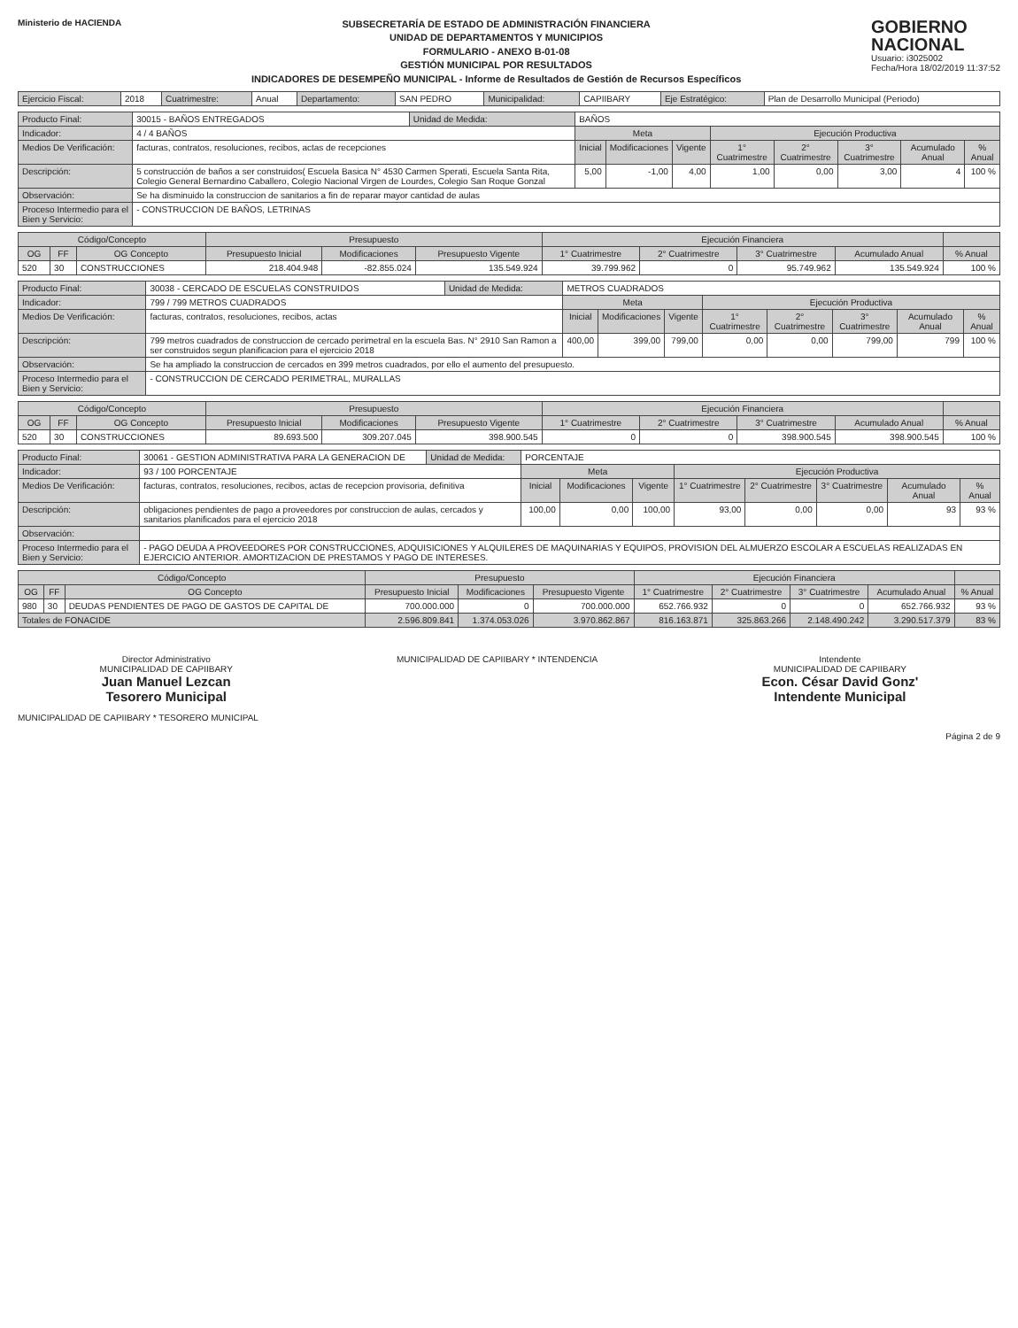Ministerio de HACIENDA
SUBSECRETARÍA DE ESTADO DE ADMINISTRACIÓN FINANCIERA
UNIDAD DE DEPARTAMENTOS Y MUNICIPIOS
FORMULARIO - ANEXO B-01-08
GESTIÓN MUNICIPAL POR RESULTADOS
INDICADORES DE DESEMPEÑO MUNICIPAL - Informe de Resultados de Gestión de Recursos Específicos
GOBIERNO
NACIONAL
Usuario: i3025002
Fecha/Hora 18/02/2019 11:37:52
| Ejercicio Fiscal: | 2018 | Cuatrimestre: | Anual | Departamento: | SAN PEDRO | Municipalidad: | CAPIIBARY | Eje Estratégico: | Plan de Desarrollo Municipal (Periodo) |
| Producto Final: | 30015 - BAÑOS ENTREGADOS | Unidad de Medida: | BAÑOS | | | | | | | |
| Indicador: | 4 / 4 BAÑOS | | Meta | | | Ejecución Productiva | | | | |
| Medios De Verificación: | facturas, contratos, resoluciones, recibos, actas de recepciones | | Inicial | Modificaciones | Vigente | 1° Cuatrimestre | 2° Cuatrimestre | 3° Cuatrimestre | Acumulado Anual | % Anual |
| Descripción: | 5 construcción de baños a ser construidos( Escuela Basica N° 4530 Carmen Sperati, Escuela Santa Rita, Colegio General Bernardino Caballero, Colegio Nacional Virgen de Lourdes, Colegio San Roque Gonzal | | 5,00 | -1,00 | 4,00 | 1,00 | 0,00 | 3,00 | 4 | 100 % |
| Observación: | Se ha disminuido la construccion de sanitarios a fin de reparar mayor cantidad de aulas | | | | | | | | | |
| Proceso Intermedio para el Bien y Servicio: | - CONSTRUCCION DE BAÑOS, LETRINAS | | | | | | | | | |
| Código/Concepto | | | Presupuesto | | | Ejecución Financiera | | | | |
| --- | --- | --- | --- | --- | --- | --- | --- | --- | --- | --- |
| OG | FF | OG Concepto | Presupuesto Inicial | Modificaciones | Presupuesto Vigente | 1° Cuatrimestre | 2° Cuatrimestre | 3° Cuatrimestre | Acumulado Anual | % Anual |
| 520 | 30 | CONSTRUCCIONES | 218.404.948 | -82.855.024 | 135.549.924 | 39.799.962 | 0 | 95.749.962 | 135.549.924 | 100 % |
| Producto Final: | 30038 - CERCADO DE ESCUELAS CONSTRUIDOS | Unidad de Medida: | METROS CUADRADOS | | | | | | | |
| Indicador: | 799 / 799 METROS CUADRADOS | | Meta | | | Ejecución Productiva | | | | |
| Medios De Verificación: | facturas, contratos, resoluciones, recibos, actas | | Inicial | Modificaciones | Vigente | 1° Cuatrimestre | 2° Cuatrimestre | 3° Cuatrimestre | Acumulado Anual | % Anual |
| Descripción: | 799 metros cuadrados de construccion de cercado perimetral en la escuela Bas. N° 2910 San Ramon a ser construidos segun planificacion para el ejercicio 2018 | | 400,00 | 399,00 | 799,00 | 0,00 | 0,00 | 799,00 | 799 | 100 % |
| Observación: | Se ha ampliado la construccion de cercados en 399 metros cuadrados, por ello el aumento del presupuesto. | | | | | | | | | |
| Proceso Intermedio para el Bien y Servicio: | - CONSTRUCCION DE CERCADO PERIMETRAL, MURALLAS | | | | | | | | | |
| Código/Concepto | | | Presupuesto | | | Ejecución Financiera | | | | |
| --- | --- | --- | --- | --- | --- | --- | --- | --- | --- | --- |
| OG | FF | OG Concepto | Presupuesto Inicial | Modificaciones | Presupuesto Vigente | 1° Cuatrimestre | 2° Cuatrimestre | 3° Cuatrimestre | Acumulado Anual | % Anual |
| 520 | 30 | CONSTRUCCIONES | 89.693.500 | 309.207.045 | 398.900.545 | 0 | 0 | 398.900.545 | 398.900.545 | 100 % |
| Producto Final: | 30061 - GESTION ADMINISTRATIVA PARA LA GENERACION DE | Unidad de Medida: | PORCENTAJE | | | | | | | |
| Indicador: | 93 / 100 PORCENTAJE | | Meta | | | Ejecución Productiva | | | | |
| Medios De Verificación: | facturas, contratos, resoluciones, recibos, actas de recepcion provisoria, definitiva | | Inicial | Modificaciones | Vigente | 1° Cuatrimestre | 2° Cuatrimestre | 3° Cuatrimestre | Acumulado Anual | % Anual |
| Descripción: | obligaciones pendientes de pago a proveedores por construccion de aulas, cercados y sanitarios planificados para el ejercicio 2018 | | 100,00 | 0,00 | 100,00 | 93,00 | 0,00 | 0,00 | 93 | 93 % |
| Observación: | | | | | | | | | | |
| Proceso Intermedio para el Bien y Servicio: | - PAGO DEUDA A PROVEEDORES POR CONSTRUCCIONES, ADQUISICIONES Y ALQUILERES DE MAQUINARIAS Y EQUIPOS, PROVISION DEL ALMUERZO ESCOLAR A ESCUELAS REALIZADAS EN EJERCICIO ANTERIOR. AMORTIZACION DE PRESTAMOS Y PAGO DE INTERESES. | | | | | | | | | |
| Código/Concepto | | | Presupuesto | | | Ejecución Financiera | | | | |
| --- | --- | --- | --- | --- | --- | --- | --- | --- | --- | --- |
| OG | FF | OG Concepto | Presupuesto Inicial | Modificaciones | Presupuesto Vigente | 1° Cuatrimestre | 2° Cuatrimestre | 3° Cuatrimestre | Acumulado Anual | % Anual |
| 980 | 30 | DEUDAS PENDIENTES DE PAGO DE GASTOS DE CAPITAL DE | 700.000.000 | 0 | 700.000.000 | 652.766.932 | 0 | 0 | 652.766.932 | 93 % |
| Totales de FONACIDE | | | 2.596.809.841 | 1.374.053.026 | 3.970.862.867 | 816.163.871 | 325.863.266 | 2.148.490.242 | 3.290.517.379 | 83 % |
Director Administrativo
MUNICIPALIDAD DE CAPIIBARY
Juan Manuel Lezcan
Tesorero Municipal
MUNICIPALIDAD DE CAPIIBARY * INTENDENCIA
Intendente
MUNICIPALIDAD DE CAPIIBARY
Econ. César David Gonz'
Intendente Municipal
MUNICIPALIDAD DE CAPIIBARY * TESORERO MUNICIPAL
Página 2 de 9